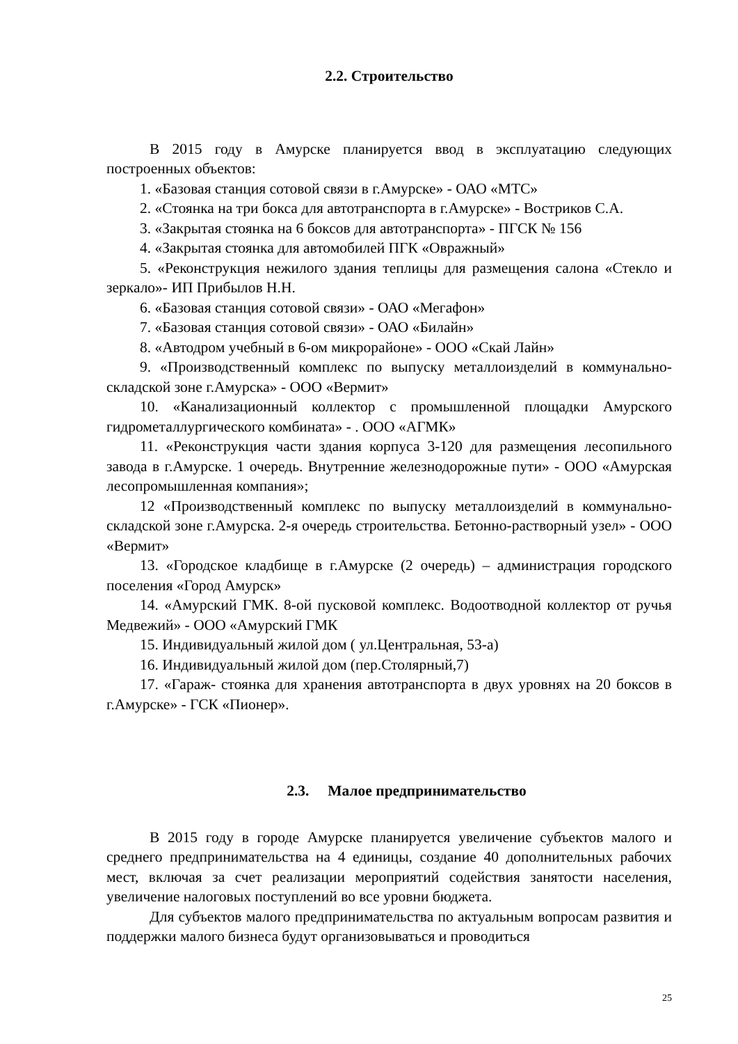2.2. Строительство
В 2015 году в Амурске планируется ввод в эксплуатацию следующих построенных объектов:
1. «Базовая станция сотовой связи в г.Амурске» - ОАО «МТС»
2. «Стоянка на три бокса для автотранспорта в г.Амурске» - Востриков С.А.
3. «Закрытая стоянка на 6 боксов для автотранспорта» - ПГСК № 156
4. «Закрытая стоянка для автомобилей ПГК «Овражный»
5. «Реконструкция нежилого здания теплицы для размещения салона «Стекло и зеркало»- ИП Прибылов Н.Н.
6. «Базовая станция сотовой связи» - ОАО «Мегафон»
7. «Базовая станция сотовой связи» - ОАО «Билайн»
8. «Автодром учебный в 6-ом микрорайоне» - ООО «Скай Лайн»
9. «Производственный комплекс по выпуску металлоизделий в коммунально-складской зоне г.Амурска» - ООО «Вермит»
10. «Канализационный коллектор с промышленной площадки Амурского гидрометаллургического комбината» - . ООО «АГМК»
11. «Реконструкция части здания корпуса 3-120 для размещения лесопильного завода в г.Амурске. 1 очередь. Внутренние железнодорожные пути» - ООО «Амурская лесопромышленная компания»;
12 «Производственный комплекс по выпуску металлоизделий в коммунально-складской зоне г.Амурска. 2-я очередь строительства. Бетонно-растворный узел» - ООО «Вермит»
13. «Городское кладбище в г.Амурске (2 очередь) – администрация городского поселения «Город Амурск»
14. «Амурский ГМК. 8-ой пусковой комплекс. Водоотводной коллектор от ручья Медвежий» - ООО «Амурский ГМК
15. Индивидуальный жилой дом ( ул.Центральная, 53-а)
16. Индивидуальный жилой дом (пер.Столярный,7)
17. «Гараж- стоянка для хранения автотранспорта в двух уровнях на 20 боксов в г.Амурске» - ГСК «Пионер».
2.3. Малое предпринимательство
В 2015 году в городе Амурске планируется увеличение субъектов малого и среднего предпринимательства на 4 единицы, создание 40 дополнительных рабочих мест, включая за счет реализации мероприятий содействия занятости населения, увеличение налоговых поступлений во все уровни бюджета.
Для субъектов малого предпринимательства по актуальным вопросам развития и поддержки малого бизнеса будут организовываться и проводиться
25